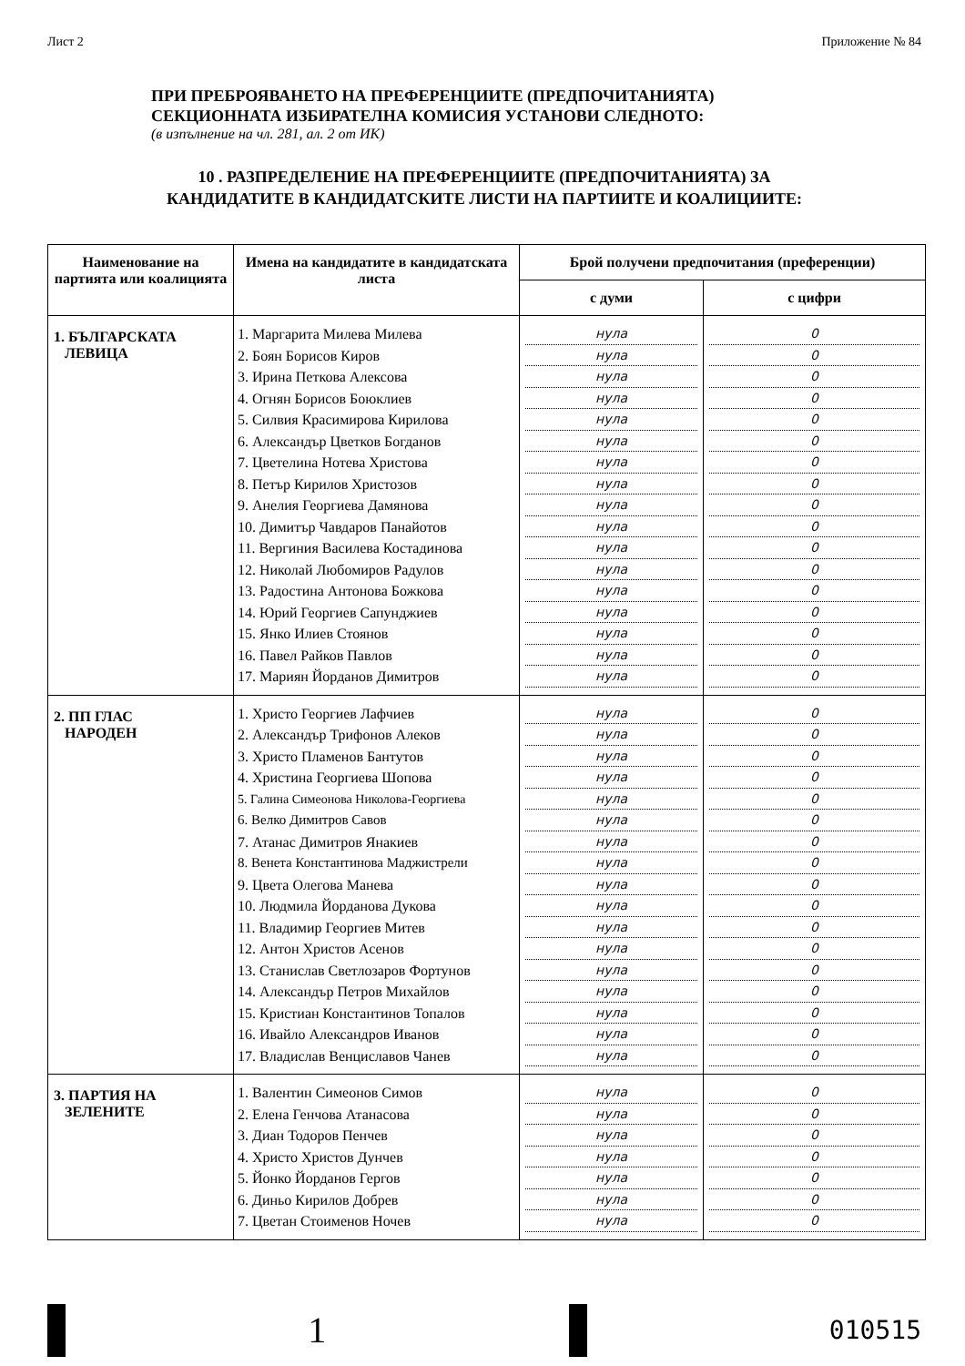Лист 2 Приложение № 84
ПРИ ПРЕБРОЯВАНЕТО НА ПРЕФЕРЕНЦИИТЕ (ПРЕДПОЧИТАНИЯТА)
СЕКЦИОННАТА ИЗБИРАТЕЛНА КОМИСИЯ УСТАНОВИ СЛЕДНОТО:
(в изпълнение на чл. 281, ал. 2 от ИК)
10 . РАЗПРЕДЕЛЕНИЕ НА ПРЕФЕРЕНЦИИТЕ (ПРЕДПОЧИТАНИЯТА) ЗА
КАНДИДАТИТЕ В КАНДИДАТСКИТЕ ЛИСТИ НА ПАРТИИТЕ И КОАЛИЦИИТЕ:
| Наименование на партията или коалицията | Имена на кандидатите в кандидатската листа | Брой получени предпочитания (преференции) | |
| --- | --- | --- | --- |
| | | с думи | с цифри |
| 1. БЪЛГАРСКАТА ЛЕВИЦА | 1. Маргарита Милева Милева 2. Боян Борисов Киров 3. Ирина Петкова Алексова 4. Огнян Борисов Боюклиев 5. Силвия Красимирова Кирилова 6. Александър Цветков Богданов 7. Цветелина Нотева Христова 8. Петър Кирилов Христозов 9. Анелия Георгиева Дамянова 10. Димитър Чавдаров Панайотов 11. Вергиния Василева Костадинова 12. Николай Любомиров Радулов 13. Радостина Антонова Божкова 14. Юрий Георгиев Сапунджиев 15. Янко Илиев Стоянов 16. Павел Райков Павлов 17. Мариян Йорданов Димитров | нула нула нула нула нула нула нула нула нула нула нула нула нула нула нула нула нула | 0 0 0 0 0 0 0 0 0 0 0 0 0 0 0 0 0 |
| 2. ПП ГЛАС НАРОДЕН | 1. Христо Георгиев Лафчиев 2. Александър Трифонов Алеков 3. Христо Пламенов Бантутов 4. Христина Георгиева Шопова 5. Галина Симеонова Николова-Георгиева 6. Велко Димитров Савов 7. Атанас Димитров Янакиев 8. Венета Константинова Маджистрели 9. Цвета Олегова Манева 10. Людмила Йорданова Дукова 11. Владимир Георгиев Митев 12. Антон Христов Асенов 13. Станислав Светлозаров Фортунов 14. Александър Петров Михайлов 15. Кристиан Константинов Топалов 16. Ивайло Александров Иванов 17. Владислав Венциславов Чанев | нула нула нула нула нула нула нула нула нула нула нула нула нула нула нула нула нула | 0 0 0 0 0 0 0 0 0 0 0 0 0 0 0 0 0 |
| 3. ПАРТИЯ НА ЗЕЛЕНИТЕ | 1. Валентин Симеонов Симов 2. Елена Генчова Атанасова 3. Диан Тодоров Пенчев 4. Христо Христов Дунчев 5. Йонко Йорданов Гергов 6. Диньо Кирилов Добрев 7. Цветан Стоименов Ночев | нула нула нула нула нула нула нула | 0 0 0 0 0 0 0 |
1
010515